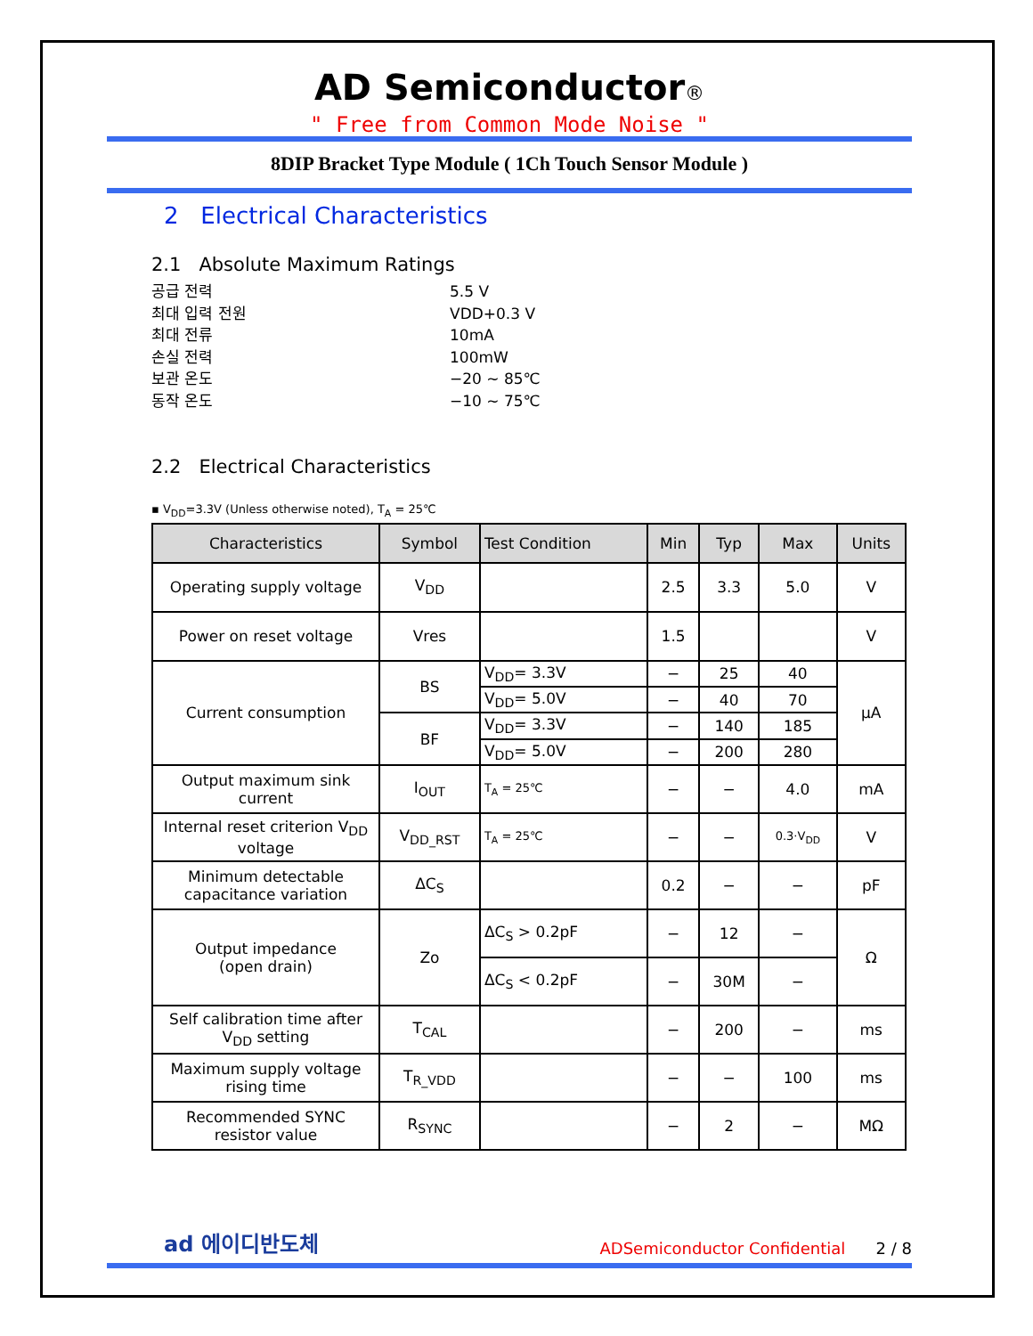AD Semiconductor®
" Free from Common Mode Noise "
8DIP Bracket Type Module ( 1Ch Touch Sensor Module )
2 Electrical Characteristics
2.1 Absolute Maximum Ratings
공급 전력 5.5 V
최대 입력 전원 VDD+0.3 V
최대 전류 10mA
손실 전력 100mW
보관 온도 −20 ~ 85℃
동작 온도 −10 ~ 75℃
2.2 Electrical Characteristics
▪ V<sub>DD</sub>=3.3V (Unless otherwise noted), T<sub>A</sub> = 25℃
| Characteristics | Symbol | Test Condition | Min | Typ | Max | Units |
| --- | --- | --- | --- | --- | --- | --- |
| Operating supply voltage | V<sub>DD</sub> | | 2.5 | 3.3 | 5.0 | V |
| Power on reset voltage | Vres | | 1.5 | | | V |
| Current consumption | BS | V<sub>DD</sub>= 3.3V | − | 25 | 40 | μA |
| | | V<sub>DD</sub>= 5.0V | − | 40 | 70 | |
| | BF | V<sub>DD</sub>= 3.3V | − | 140 | 185 | |
| | | V<sub>DD</sub>= 5.0V | − | 200 | 280 | |
| Output maximum sink current | I<sub>OUT</sub> | T<sub>A</sub> = 25℃ | − | − | 4.0 | mA |
| Internal reset criterion V<sub>DD</sub> voltage | V<sub>DD_RST</sub> | T<sub>A</sub> = 25℃ | − | − | 0.3·V<sub>DD</sub> | V |
| Minimum detectable capacitance variation | ΔC<sub>S</sub> | | 0.2 | − | − | pF |
| Output impedance (open drain) | Zo | ΔC<sub>S</sub> > 0.2pF | − | 12 | − | Ω |
| | | ΔC<sub>S</sub> < 0.2pF | − | 30M | − | |
| Self calibration time after V<sub>DD</sub> setting | T<sub>CAL</sub> | | − | 200 | − | ms |
| Maximum supply voltage rising time | T<sub>R_VDD</sub> | | − | − | 100 | ms |
| Recommended SYNC resistor value | R<sub>SYNC</sub> | | − | 2 | − | MΩ |
ad 에이디반도체 ADSemiconductor Confidential 2 / 8